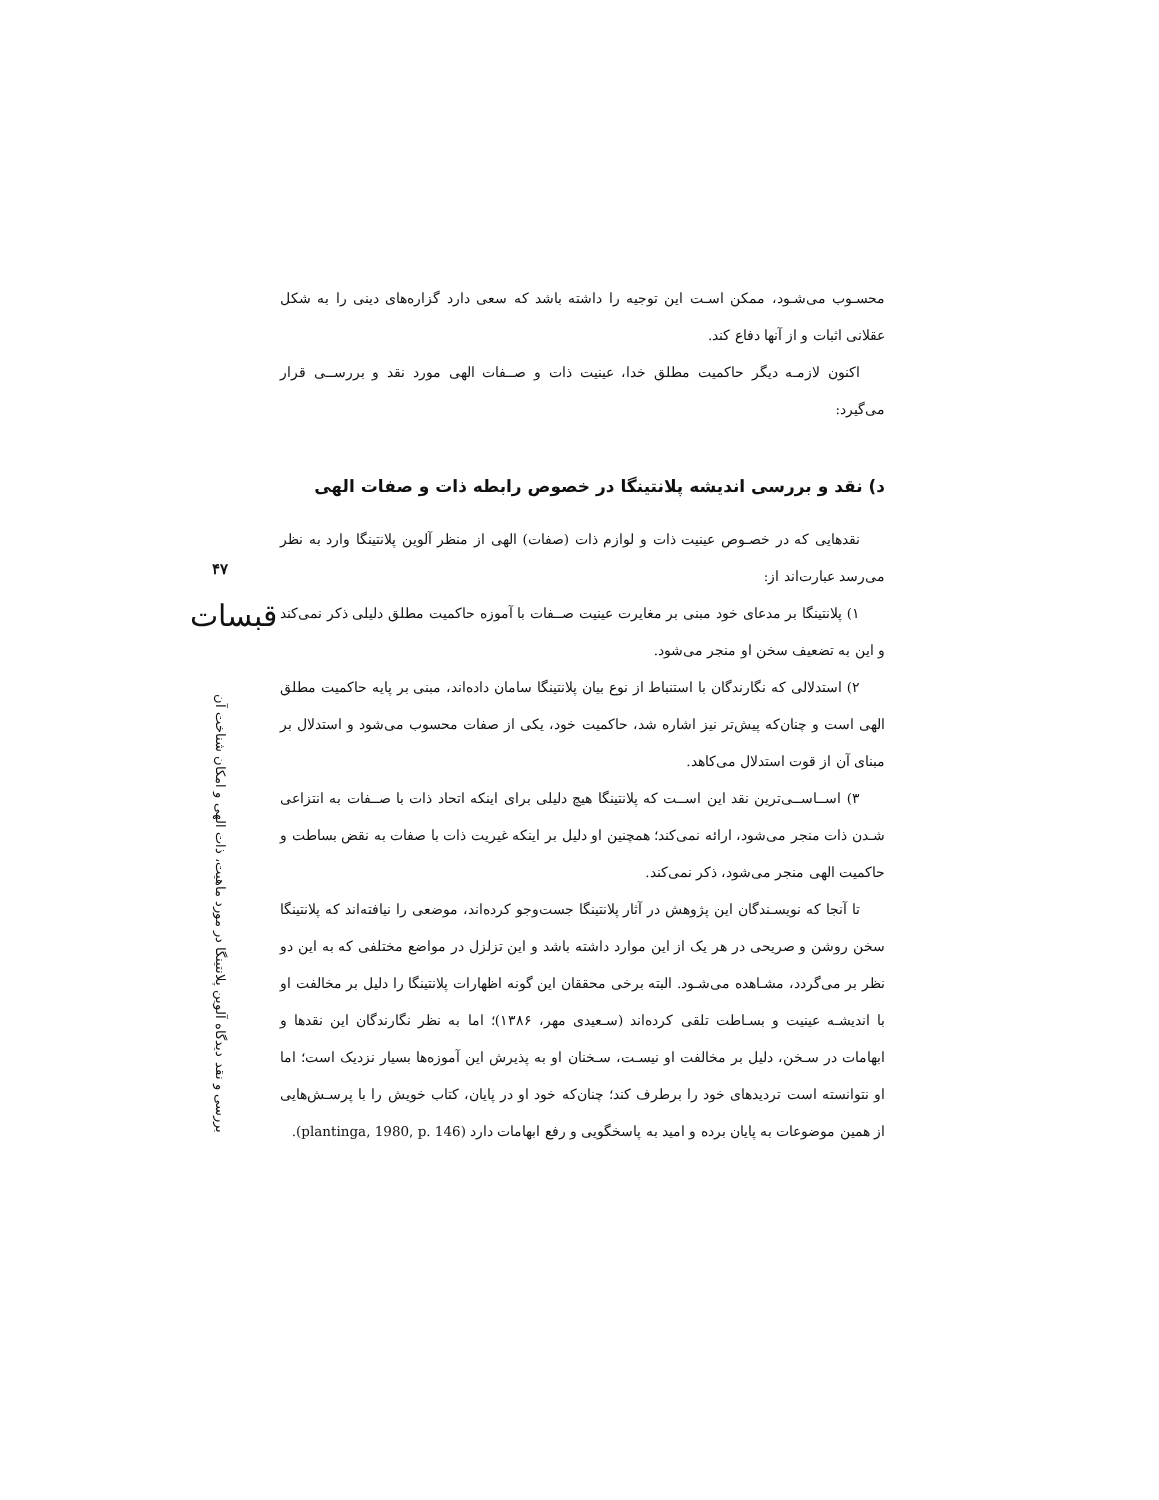۴۷
قبسات
بررسی و نقد دیدگاه آلوین پلانتینگا در مورد ماهیت، ذات الهی و امکان شناخت آن
محسـوب می‌شـود، ممکن اسـت این توجیه را داشته باشد که سعی دارد گزاره‌های دینی را به شکل عقلانی اثبات و از آنها دفاع کند.
اکنون لازمـه دیگر حاکمیت مطلق خدا، عینیت ذات و صــفات الهی مورد نقد و بررســی قرار می‌گیرد:
د) نقد و بررسی اندیشه پلانتینگا در خصوص رابطه ذات و صفات الهی
نقدهایی که در خصـوص عینیت ذات و لوازم ذات (صفات) الهی از منظر آلوین پلانتینگا وارد به نظر می‌رسد عبارت‌اند از:
۱) پلانتینگا بر مدعای خود مبنی بر مغایرت عینیت صــفات با آموزه حاکمیت مطلق دلیلی ذکر نمی‌کند و این به تضعیف سخن او منجر می‌شود.
۲) استدلالی که نگارندگان با استنباط از نوع بیان پلانتینگا سامان داده‌اند، مبنی بر پایه حاکمیت مطلق الهی است و چنان‌که پیش‌تر نیز اشاره شد، حاکمیت خود، یکی از صفات محسوب می‌شود و استدلال بر مبنای آن از قوت استدلال می‌کاهد.
۳) اســاســی‌ترین نقد این اســت که پلانتینگا هیچ دلیلی برای اینکه اتحاد ذات با صــفات به انتزاعی شـدن ذات منجر می‌شود، ارائه نمی‌کند؛ همچنین او دلیل بر اینکه غیریت ذات با صفات به نقض بساطت و حاکمیت الهی منجر می‌شود، ذکر نمی‌کند.
تا آنجا که نویسـندگان این پژوهش در آثار پلانتینگا جست‌وجو کرده‌اند، موضعی را نیافته‌اند که پلانتینگا سخن روشن و صریحی در هر یک از این موارد داشته باشد و این تزلزل در مواضع مختلفی که به این دو نظر بر می‌گردد، مشـاهده می‌شـود. البته برخی محققان این گونه اظهارات پلانتینگا را دلیل بر مخالفت او با اندیشـه عینیت و بسـاطت تلقی کرده‌اند (سـعیدی مهر، ۱۳۸۶)؛ اما به نظر نگارندگان این نقدها و ابهامات در سـخن، دلیل بر مخالفت او نیسـت، سـخنان او به پذیرش این آموزه‌ها بسیار نزدیک است؛ اما او نتوانسته است تردیدهای خود را برطرف کند؛ چنان‌که خود او در پایان، کتاب خویش را با پرسـش‌هایی از همین موضوعات به پایان برده و امید به پاسخگویی و رفع ابهامات دارد (plantinga, 1980, p. 146).